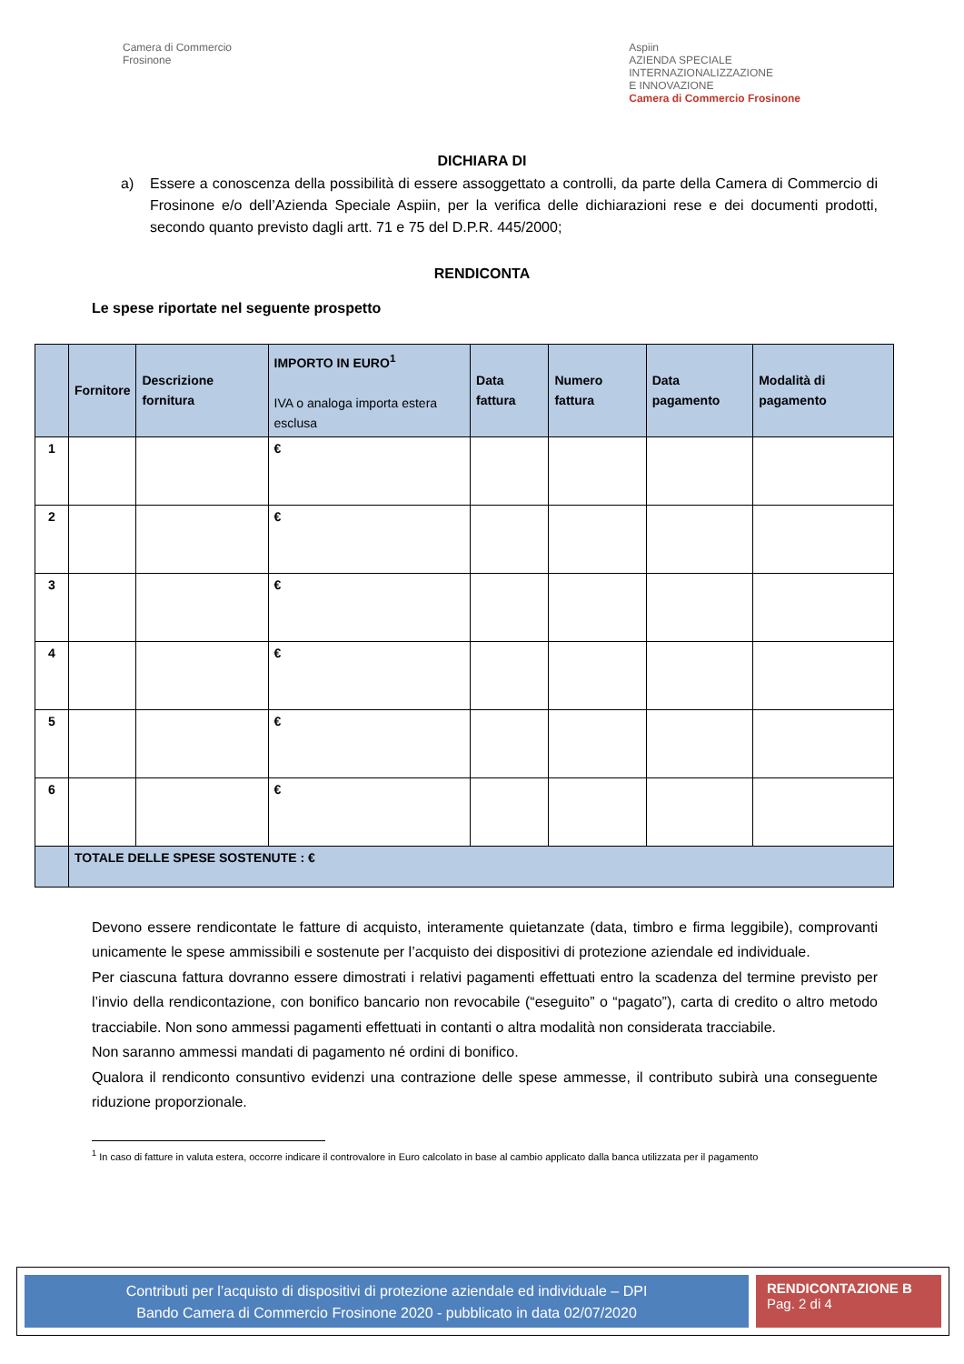Camera di Commercio
Frosinone
Aspiin
AZIENDA SPECIALE
INTERNAZIONALIZZAZIONE
E INNOVAZIONE
Camera di Commercio Frosinone
DICHIARA DI
a) Essere a conoscenza della possibilità di essere assoggettato a controlli, da parte della Camera di Commercio di Frosinone e/o dell’Azienda Speciale Aspiin, per la verifica delle dichiarazioni rese e dei documenti prodotti, secondo quanto previsto dagli artt. 71 e 75 del D.P.R. 445/2000;
RENDICONTA
Le spese riportate nel seguente prospetto
| | Fornitore | Descrizione fornitura | IMPORTO IN EURO<sup>1</sup> IVA o analoga importa estera esclusa | Data fattura | Numero fattura | Data pagamento | Modalità di pagamento |
| --- | --- | --- | --- | --- | --- | --- | --- |
| 1 | | | € | | | | |
| 2 | | | € | | | | |
| 3 | | | € | | | | |
| 4 | | | € | | | | |
| 5 | | | € | | | | |
| 6 | | | € | | | | |
| | TOTALE DELLE SPESE SOSTENUTE : € | | | | | | |
Devono essere rendicontate le fatture di acquisto, interamente quietanzate (data, timbro e firma leggibile), comprovanti unicamente le spese ammissibili e sostenute per l’acquisto dei dispositivi di protezione aziendale ed individuale.
Per ciascuna fattura dovranno essere dimostrati i relativi pagamenti effettuati entro la scadenza del termine previsto per l’invio della rendicontazione, con bonifico bancario non revocabile (“eseguito” o “pagato”), carta di credito o altro metodo tracciabile. Non sono ammessi pagamenti effettuati in contanti o altra modalità non considerata tracciabile.
Non saranno ammessi mandati di pagamento né ordini di bonifico.
Qualora il rendiconto consuntivo evidenzi una contrazione delle spese ammesse, il contributo subirà una conseguente riduzione proporzionale.
<sup>1</sup> In caso di fatture in valuta estera, occorre indicare il controvalore in Euro calcolato in base al cambio applicato dalla banca utilizzata per il pagamento
Contributi per l’acquisto di dispositivi di protezione aziendale ed individuale – DPI
Bando Camera di Commercio Frosinone 2020 - pubblicato in data 02/07/2020
RENDICONTAZIONE B
Pag. 2 di 4